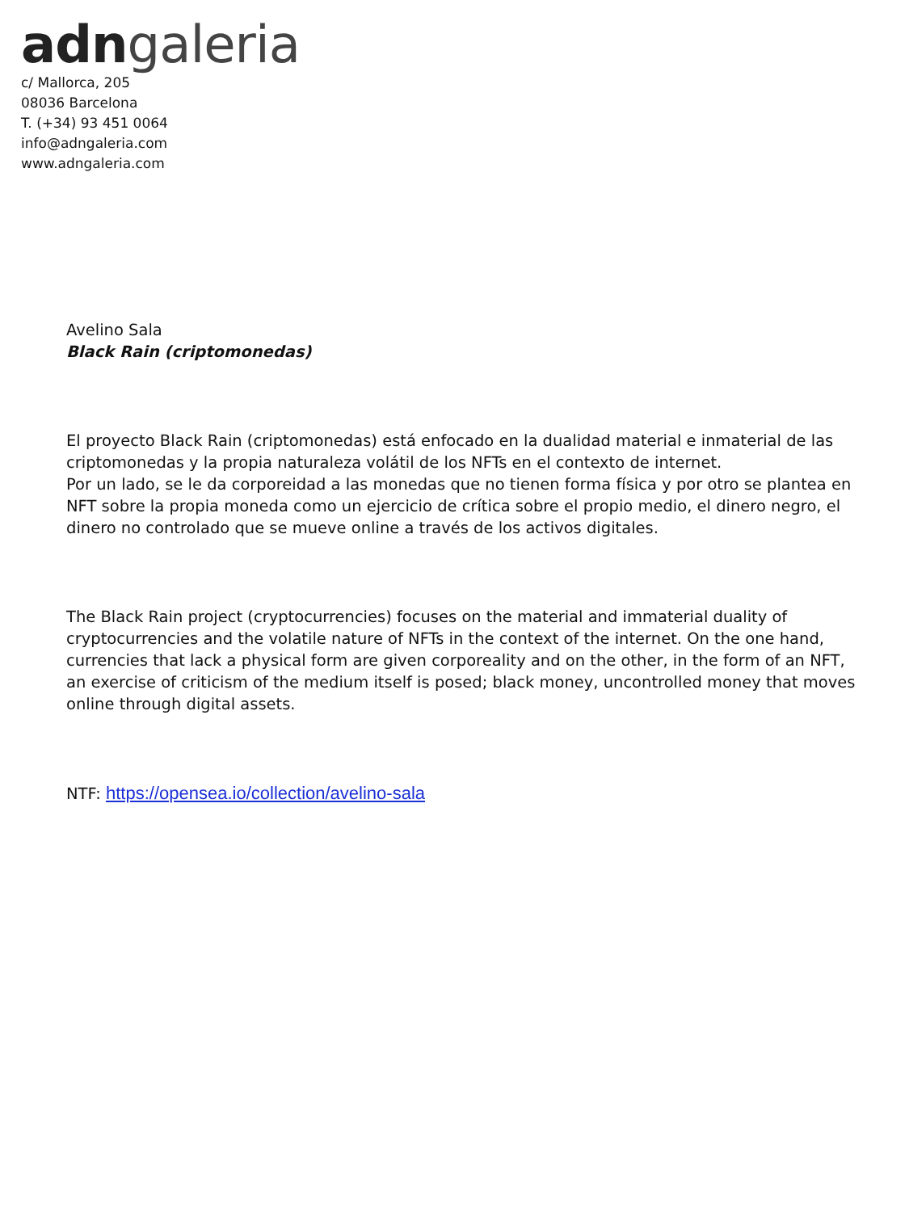adn galeria
c/ Mallorca, 205
08036 Barcelona
T. (+34) 93 451 0064
info@adngaleria.com
www.adngaleria.com
Avelino Sala
Black Rain (criptomonedas)
El proyecto Black Rain (criptomonedas) está enfocado en la dualidad material e inmaterial de las criptomonedas y la propia naturaleza volátil de los NFTs en el contexto de internet.
Por un lado, se le da corporeidad a las monedas que no tienen forma física y por otro se plantea en NFT sobre la propia moneda como un ejercicio de crítica sobre el propio medio, el dinero negro, el dinero no controlado que se mueve online a través de los activos digitales.
The Black Rain project (cryptocurrencies) focuses on the material and immaterial duality of cryptocurrencies and the volatile nature of NFTs in the context of the internet. On the one hand, currencies that lack a physical form are given corporeality and on the other, in the form of an NFT, an exercise of criticism of the medium itself is posed; black money, uncontrolled money that moves online through digital assets.
NTF: https://opensea.io/collection/avelino-sala